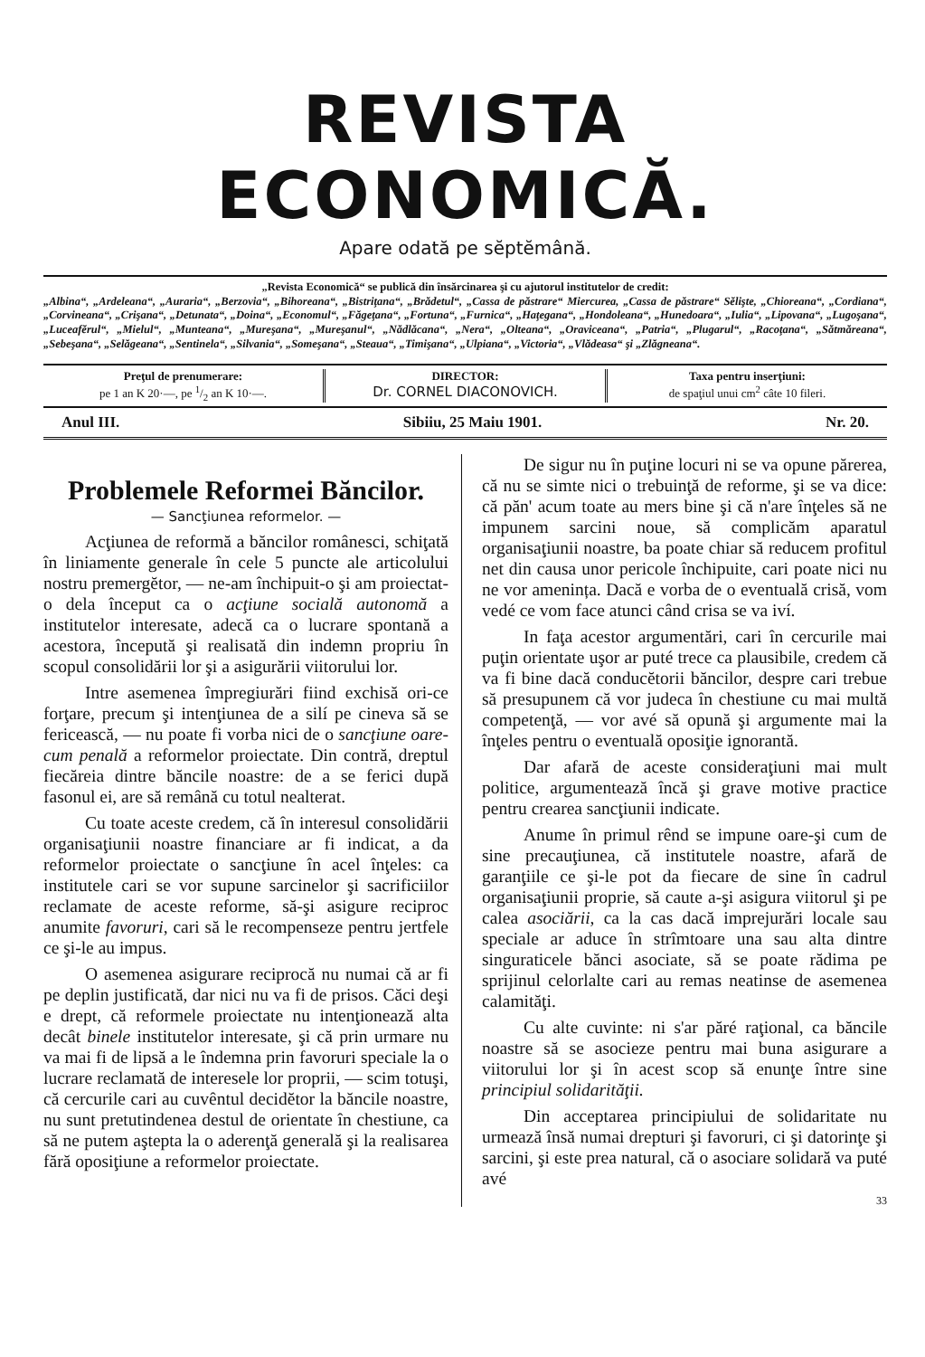REVISTA ECONOMICĂ.
Apare odată pe sĕptĕmână.
„Revista Economică“ se publică din însărcinarea şi cu ajutorul institutelor de credit:
„Albina“, „Ardeleana“, „Auraria“, „Berzovia“, „Bihoreana“, „Bistriţana“, „Brădetul“, „Cassa de păstrare“ Miercurea, „Cassa de păstrare“ Sĕlişte, „Chioreana“, „Cordiana“, „Corvineana“, „Crişana“, „Detunata“, „Doina“, „Economul“, „Făgeţana“, „Fortuna“, „Furnica“, „Haţegana“, „Hondoleana“, „Hunedoara“, „Iulia“, „Lipovana“, „Lugoşana“, „Luceafĕrul“, „Mielul“, „Munteana“, „Mureşana“, „Mureşanul“, „Nădlăcana“, „Nera“, „Olteana“, „Oraviceana“, „Patria“, „Plugarul“, „Racoţana“, „Sătmăreana“, „Sebeşana“, „Selăgeana“, „Sentinela“, „Silvania“, „Someşana“, „Steaua“, „Timişana“, „Ulpiana“, „Victoria“, „Vlădeasa“ şi „Zlăgneana“.
Preţul de prenumerare:
pe 1 an K 20·—, pe 1/2 an K 10·—.
DIRECTOR:
Dr. CORNEL DIACONOVICH.
Taxa pentru inserţiuni:
de spaţiul unui cm<sup>2</sup> câte 10 fileri.
Anul III. Sibiiu, 25 Maiu 1901. Nr. 20.
Problemele Reformei Băncilor.
— Sancţiunea reformelor. —
Acţiunea de reformă a băncilor românesci, schiţată în liniamente generale în cele 5 puncte ale articolului nostru premergĕtor, — ne-am închipuit-o şi am proiectat-o dela început ca o acţiune socială autonomă a institutelor interesate, adecă ca o lucrare spontană a acestora, începută şi realisată din indemn propriu în scopul consolidării lor şi a asigurării viitorului lor.
Intre asemenea împregiurări fiind exchisă ori-ce forţare, precum şi intenţiunea de a silí pe cineva să se fericească, — nu poate fi vorba nici de o sancţiune oare-cum penală a reformelor proiectate. Din contră, dreptul fiecăreia dintre băncile noastre: de a se ferici după fasonul ei, are să remână cu totul nealterat.
Cu toate aceste credem, că în interesul consolidării organisaţiunii noastre financiare ar fi indicat, a da reformelor proiectate o sancţiune în acel înţeles: ca institutele cari se vor supune sarcinelor şi sacrificiilor reclamate de aceste reforme, să-şi asigure reciproc anumite favoruri, cari să le recompenseze pentru jertfele ce şi-le au impus.
O asemenea asigurare reciprocă nu numai că ar fi pe deplin justificată, dar nici nu va fi de prisos. Căci deşi e drept, că reformele proiectate nu intenţionează alta decât binele institutelor interesate, şi că prin urmare nu va mai fi de lipsă a le îndemna prin favoruri speciale la o lucrare reclamată de interesele lor proprii, — scim totuşi, că cercurile cari au cuvêntul decidĕtor la băncile noastre, nu sunt pretutindenea destul de orientate în chestiune, ca să ne putem aştepta la o aderenţă generală şi la realisarea fără oposiţiune a reformelor proiectate.
De sigur nu în puţine locuri ni se va opune părerea, că nu se simte nici o trebuinţă de reforme, şi se va dice: că păn' acum toate au mers bine şi că n'are înţeles să ne impunem sarcini noue, să complicăm aparatul organisaţiunii noastre, ba poate chiar să reducem profitul net din causa unor pericole închipuite, cari poate nici nu ne vor amenința. Dacă e vorba de o eventuală crisă, vom vedé ce vom face atunci când crisa se va iví.
In faţa acestor argumentări, cari în cercurile mai puţin orientate uşor ar puté trece ca plausibile, credem că va fi bine dacă conducĕtorii băncilor, despre cari trebue să presupunem că vor judeca în chestiune cu mai multă competenţă, — vor avé să opună şi argumente mai la înţeles pentru o eventuală oposiţie ignorantă.
Dar afară de aceste consideraţiuni mai mult politice, argumentează încă şi grave motive practice pentru crearea sancţiunii indicate.
Anume în primul rênd se impune oare-şi cum de sine precauţiunea, că institutele noastre, afară de garanţiile ce şi-le pot da fiecare de sine în cadrul organisaţiunii proprie, să caute a-şi asigura viitorul şi pe calea asociării, ca la cas dacă imprejurări locale sau speciale ar aduce în strîmtoare una sau alta dintre singuraticele bănci asociate, să se poate rădima pe sprijinul celorlalte cari au remas neatinse de asemenea calamităţi.
Cu alte cuvinte: ni s'ar păré raţional, ca băncile noastre să se asocieze pentru mai buna asigurare a viitorului lor şi în acest scop să enunţe între sine principiul solidarităţii.
Din acceptarea principiului de solidaritate nu urmează însă numai drepturi şi favoruri, ci şi datorinţe şi sarcini, şi este prea natural, că o asociare solidară va puté avé
33